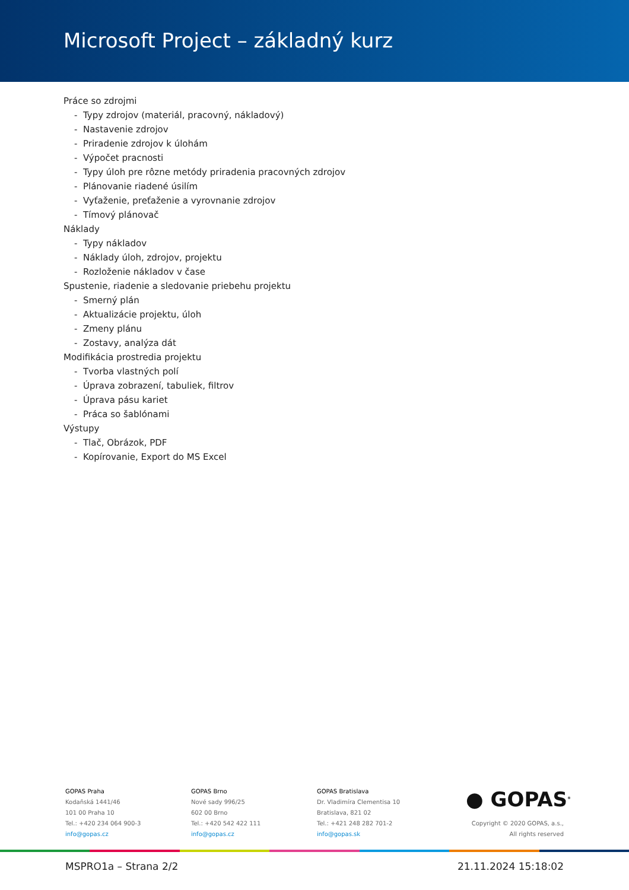Microsoft Project – základný kurz
Práce so zdrojmi
- Typy zdrojov (materiál, pracovný, nákladový)
- Nastavenie zdrojov
- Priradenie zdrojov k úlohám
- Výpočet pracnosti
- Typy úloh pre rôzne metódy priradenia pracovných zdrojov
- Plánovanie riadené úsilím
- Vyťaženie, preťaženie a vyrovnanie zdrojov
- Tímový plánovač
Náklady
- Typy nákladov
- Náklady úloh, zdrojov, projektu
- Rozloženie nákladov v čase
Spustenie, riadenie a sledovanie priebehu projektu
- Smerný plán
- Aktualizácie projektu, úloh
- Zmeny plánu
- Zostavy, analýza dát
Modifikácia prostredia projektu
- Tvorba vlastných polí
- Úprava zobrazení, tabuliek, filtrov
- Úprava pásu kariet
- Práca so šablónami
Výstupy
- Tlač, Obrázok, PDF
- Kopírovanie, Export do MS Excel
GOPAS Praha
Kodaňská 1441/46
101 00 Praha 10
Tel.: +420 234 064 900-3
info@gopas.cz
GOPAS Brno
Nové sady 996/25
602 00 Brno
Tel.: +420 542 422 111
info@gopas.cz
GOPAS Bratislava
Dr. Vladimíra Clementisa 10
Bratislava, 821 02
Tel.: +421 248 282 701-2
info@gopas.sk
● GOPAS<sup>®</sup>
Copyright © 2020 GOPAS, a.s.,
All rights reserved
MSPRO1a – Strana 2/2 21.11.2024 15:18:02